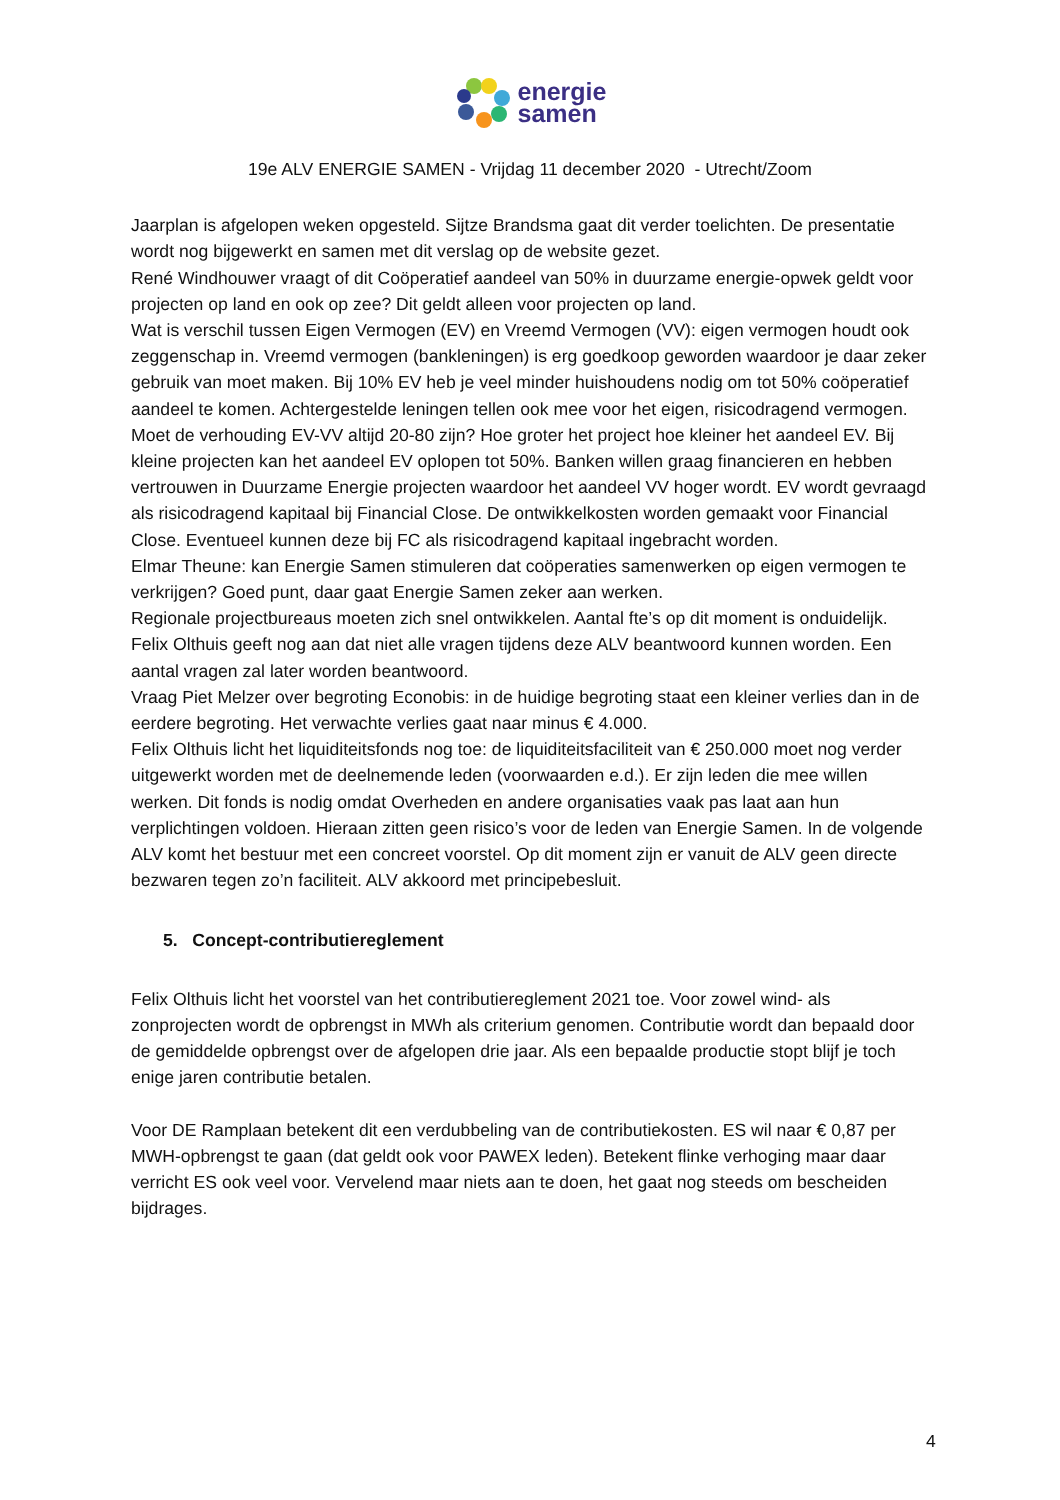energie
samen
19e ALV ENERGIE SAMEN - Vrijdag 11 december 2020 - Utrecht/Zoom
Jaarplan is afgelopen weken opgesteld. Sijtze Brandsma gaat dit verder toelichten. De presentatie wordt nog bijgewerkt en samen met dit verslag op de website gezet.
René Windhouwer vraagt of dit Coöperatief aandeel van 50% in duurzame energie-opwek geldt voor projecten op land en ook op zee? Dit geldt alleen voor projecten op land.
Wat is verschil tussen Eigen Vermogen (EV) en Vreemd Vermogen (VV): eigen vermogen houdt ook zeggenschap in. Vreemd vermogen (bankleningen) is erg goedkoop geworden waardoor je daar zeker gebruik van moet maken. Bij 10% EV heb je veel minder huishoudens nodig om tot 50% coöperatief aandeel te komen. Achtergestelde leningen tellen ook mee voor het eigen, risicodragend vermogen. Moet de verhouding EV-VV altijd 20-80 zijn? Hoe groter het project hoe kleiner het aandeel EV. Bij kleine projecten kan het aandeel EV oplopen tot 50%. Banken willen graag financieren en hebben vertrouwen in Duurzame Energie projecten waardoor het aandeel VV hoger wordt. EV wordt gevraagd als risicodragend kapitaal bij Financial Close. De ontwikkelkosten worden gemaakt voor Financial Close. Eventueel kunnen deze bij FC als risicodragend kapitaal ingebracht worden.
Elmar Theune: kan Energie Samen stimuleren dat coöperaties samenwerken op eigen vermogen te verkrijgen? Goed punt, daar gaat Energie Samen zeker aan werken.
Regionale projectbureaus moeten zich snel ontwikkelen. Aantal fte’s op dit moment is onduidelijk.
Felix Olthuis geeft nog aan dat niet alle vragen tijdens deze ALV beantwoord kunnen worden. Een aantal vragen zal later worden beantwoord.
Vraag Piet Melzer over begroting Econobis: in de huidige begroting staat een kleiner verlies dan in de eerdere begroting. Het verwachte verlies gaat naar minus € 4.000.
Felix Olthuis licht het liquiditeitsfonds nog toe: de liquiditeitsfaciliteit van € 250.000 moet nog verder uitgewerkt worden met de deelnemende leden (voorwaarden e.d.). Er zijn leden die mee willen werken. Dit fonds is nodig omdat Overheden en andere organisaties vaak pas laat aan hun verplichtingen voldoen. Hieraan zitten geen risico’s voor de leden van Energie Samen. In de volgende ALV komt het bestuur met een concreet voorstel. Op dit moment zijn er vanuit de ALV geen directe bezwaren tegen zo’n faciliteit. ALV akkoord met principebesluit.
5. Concept-contributiereglement
Felix Olthuis licht het voorstel van het contributiereglement 2021 toe. Voor zowel wind- als zonprojecten wordt de opbrengst in MWh als criterium genomen. Contributie wordt dan bepaald door de gemiddelde opbrengst over de afgelopen drie jaar. Als een bepaalde productie stopt blijf je toch enige jaren contributie betalen.
Voor DE Ramplaan betekent dit een verdubbeling van de contributiekosten. ES wil naar € 0,87 per MWH-opbrengst te gaan (dat geldt ook voor PAWEX leden). Betekent flinke verhoging maar daar verricht ES ook veel voor. Vervelend maar niets aan te doen, het gaat nog steeds om bescheiden bijdrages.
4